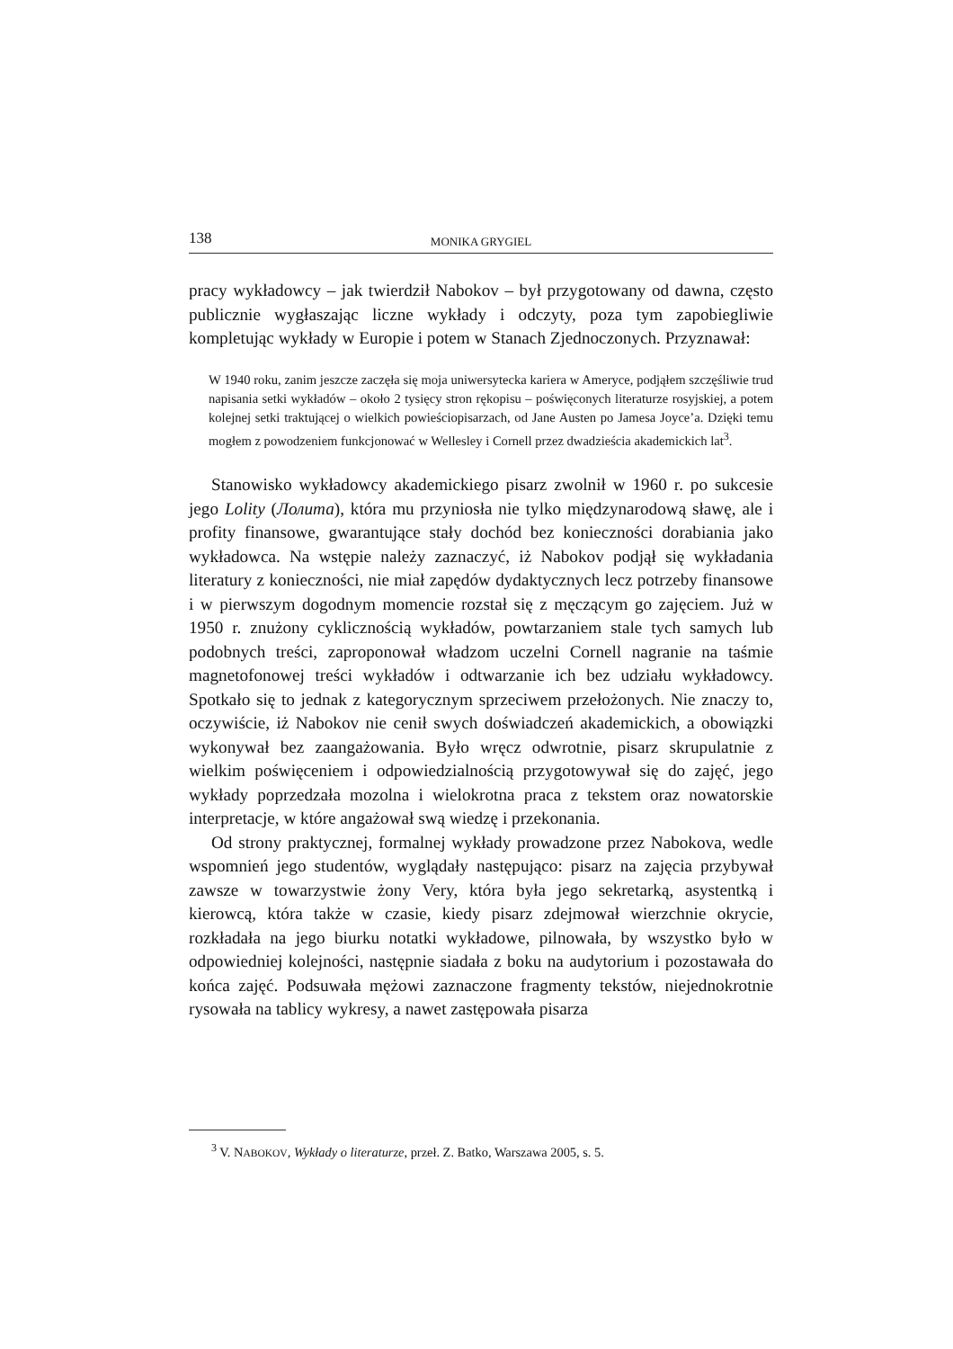138 MONIKA GRYGIEL
pracy wykładowcy – jak twierdził Nabokov – był przygotowany od dawna, często publicznie wygłaszając liczne wykłady i odczyty, poza tym zapobiegliwie kompletując wykłady w Europie i potem w Stanach Zjednoczonych. Przyznawał:
W 1940 roku, zanim jeszcze zaczęła się moja uniwersytecka kariera w Ameryce, podjąłem szczęśliwie trud napisania setki wykładów – około 2 tysięcy stron rękopisu – poświęconych literaturze rosyjskiej, a potem kolejnej setki traktującej o wielkich powieściopisarzach, od Jane Austen po Jamesa Joyce’a. Dzięki temu mogłem z powodzeniem funkcjonować w Wellesley i Cornell przez dwadzieścia akademickich lat<sup>3</sup>.
Stanowisko wykładowcy akademickiego pisarz zwolnił w 1960 r. po sukcesie jego Lolity (Лолита), która mu przyniosła nie tylko międzynarodową sławę, ale i profity finansowe, gwarantujące stały dochód bez konieczności dorabiania jako wykładowca. Na wstępie należy zaznaczyć, iż Nabokov podjął się wykładania literatury z konieczności, nie miał zapędów dydaktycznych lecz potrzeby finansowe i w pierwszym dogodnym momencie rozstał się z męczącym go zajęciem. Już w 1950 r. znużony cyklicznością wykładów, powtarzaniem stale tych samych lub podobnych treści, zaproponował władzom uczelni Cornell nagranie na taśmie magnetofonowej treści wykładów i odtwarzanie ich bez udziału wykładowcy. Spotkało się to jednak z kategorycznym sprzeciwem przełożonych. Nie znaczy to, oczywiście, iż Nabokov nie cenił swych doświadczeń akademickich, a obowiązki wykonywał bez zaangażowania. Było wręcz odwrotnie, pisarz skrupulatnie z wielkim poświęceniem i odpowiedzialnością przygotowywał się do zajęć, jego wykłady poprzedzała mozolna i wielokrotna praca z tekstem oraz nowatorskie interpretacje, w które angażował swą wiedzę i przekonania.
Od strony praktycznej, formalnej wykłady prowadzone przez Nabokova, wedle wspomnień jego studentów, wyglądały następująco: pisarz na zajęcia przybywał zawsze w towarzystwie żony Very, która była jego sekretarką, asystentką i kierowcą, która także w czasie, kiedy pisarz zdejmował wierzchnie okrycie, rozkładała na jego biurku notatki wykładowe, pilnowała, by wszystko było w odpowiedniej kolejności, następnie siadała z boku na audytorium i pozostawała do końca zajęć. Podsuwała mężowi zaznaczone fragmenty tekstów, niejednokrotnie rysowała na tablicy wykresy, a nawet zastępowała pisarza
<sup>3</sup> V. NABOKOV, Wykłady o literaturze, przeł. Z. Batko, Warszawa 2005, s. 5.